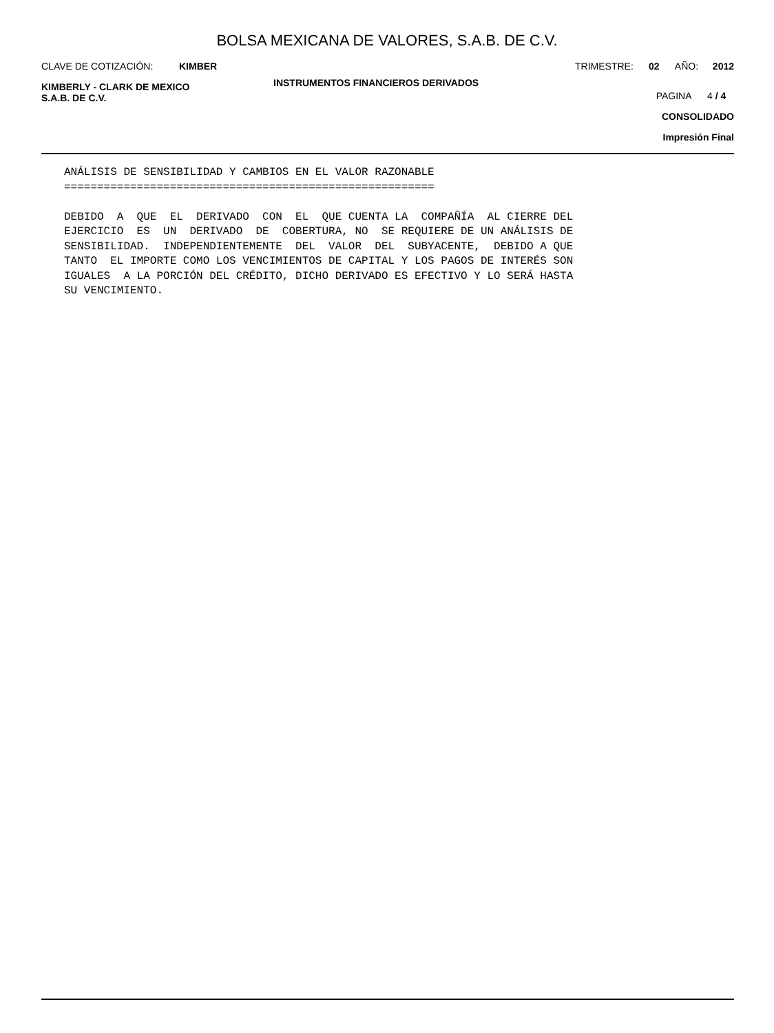BOLSA MEXICANA DE VALORES, S.A.B. DE C.V.
CLAVE DE COTIZACIÓN: KIMBER TRIMESTRE: 02 AÑO: 2012
KIMBERLY - CLARK DE MEXICO
S.A.B. DE C.V.
INSTRUMENTOS FINANCIEROS DERIVADOS
PAGINA 4 / 4
CONSOLIDADO
Impresión Final
ANÁLISIS DE SENSIBILIDAD Y CAMBIOS EN EL VALOR RAZONABLE
========================================================

DEBIDO  A  QUE  EL  DERIVADO  CON  EL  QUE CUENTA LA  COMPAÑÍA  AL CIERRE DEL
EJERCICIO  ES  UN  DERIVADO  DE  COBERTURA, NO  SE REQUIERE DE UN ANÁLISIS DE
SENSIBILIDAD.  INDEPENDIENTEMENTE  DEL  VALOR  DEL  SUBYACENTE,  DEBIDO A QUE
TANTO  EL IMPORTE COMO LOS VENCIMIENTOS DE CAPITAL Y LOS PAGOS DE INTERÉS SON
IGUALES  A LA PORCIÓN DEL CRÉDITO, DICHO DERIVADO ES EFECTIVO Y LO SERÁ HASTA
SU VENCIMIENTO.